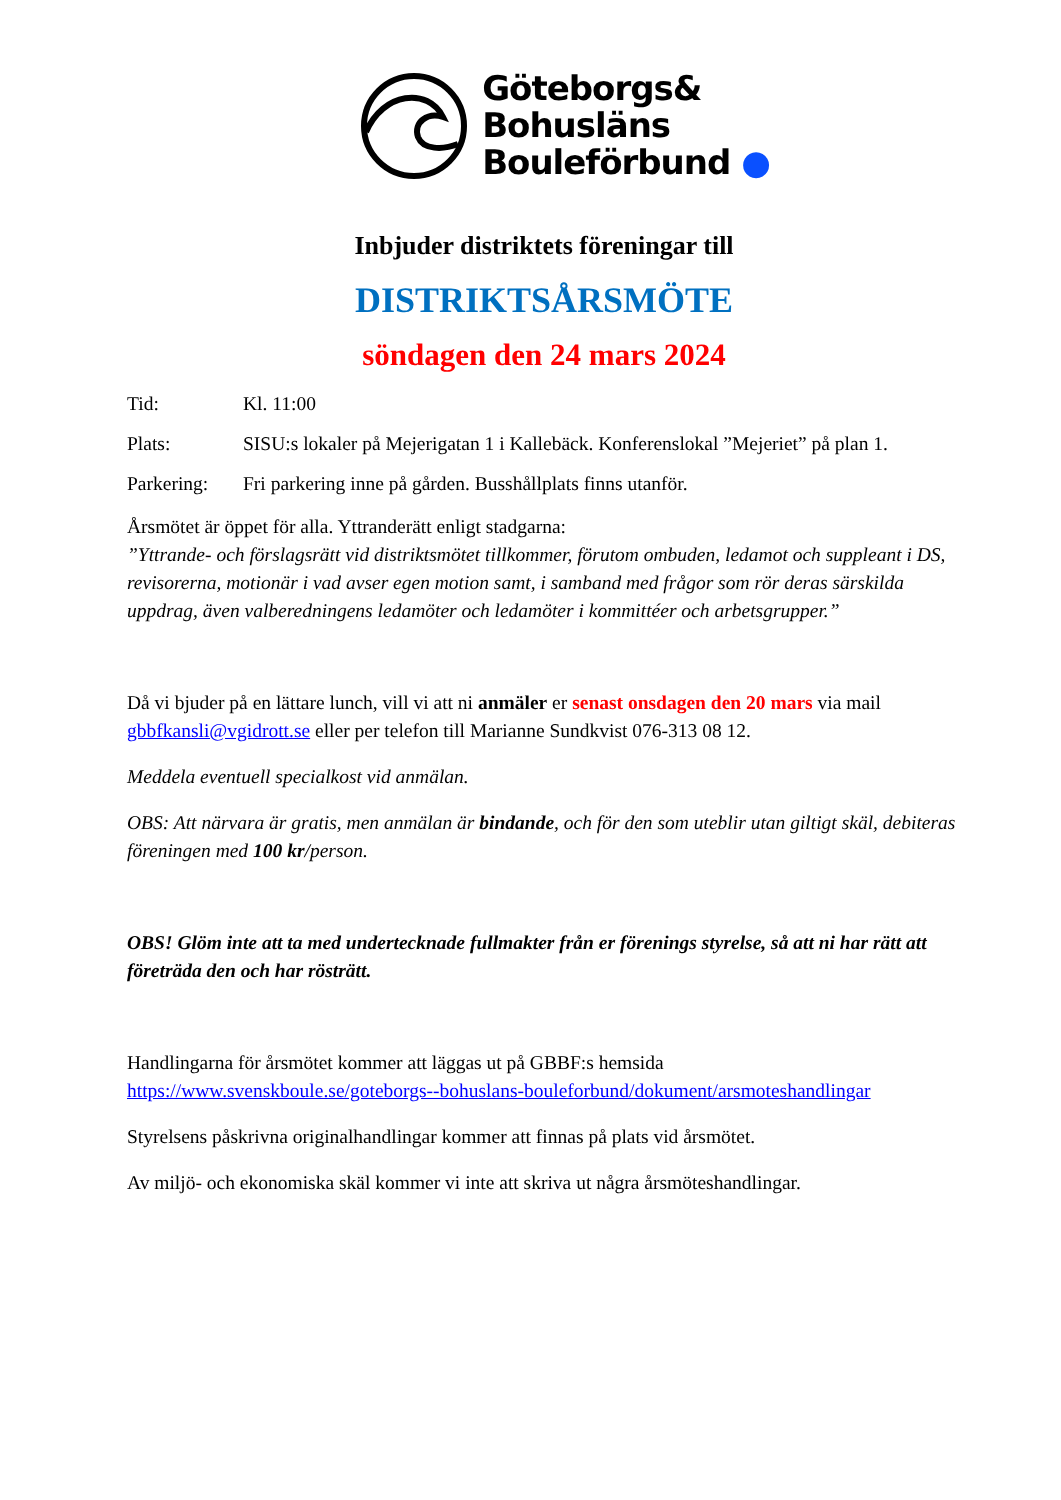Göteborgs&
Bohusläns
Bouleförbund ●
Inbjuder distriktets föreningar till
DISTRIKTSÅRSMÖTE
söndagen den 24 mars 2024
Tid: Kl. 11:00
Plats: SISU:s lokaler på Mejerigatan 1 i Kallebäck. Konferenslokal ”Mejeriet” på plan 1.
Parkering: Fri parkering inne på gården. Busshållplats finns utanför.
Årsmötet är öppet för alla. Yttranderätt enligt stadgarna:
”Yttrande- och förslagsrätt vid distriktsmötet tillkommer, förutom ombuden, ledamot och suppleant i DS, revisorerna, motionär i vad avser egen motion samt, i samband med frågor som rör deras särskilda uppdrag, även valberedningens ledamöter och ledamöter i kommittéer och arbetsgrupper.”
Då vi bjuder på en lättare lunch, vill vi att ni anmäler er senast onsdagen den 20 mars via mail gbbfkansli@vgidrott.se eller per telefon till Marianne Sundkvist 076-313 08 12.
Meddela eventuell specialkost vid anmälan.
OBS: Att närvara är gratis, men anmälan är bindande, och för den som uteblir utan giltigt skäl, debiteras föreningen med 100 kr/person.
OBS! Glöm inte att ta med undertecknade fullmakter från er förenings styrelse, så att ni har rätt att företräda den och har rösträtt.
Handlingarna för årsmötet kommer att läggas ut på GBBF:s hemsida https://www.svenskboule.se/goteborgs--bohuslans-bouleforbund/dokument/arsmoteshandlingar
Styrelsens påskrivna originalhandlingar kommer att finnas på plats vid årsmötet.
Av miljö- och ekonomiska skäl kommer vi inte att skriva ut några årsmöteshandlingar.